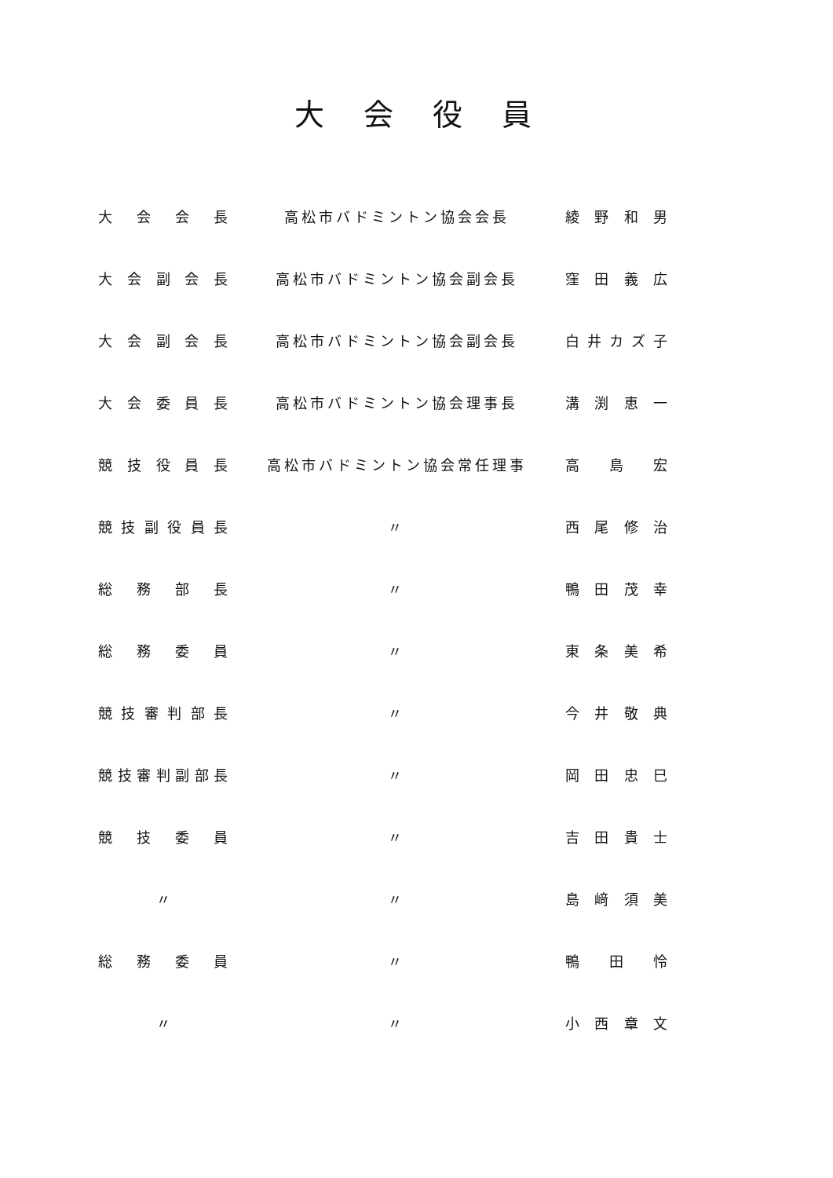大会役員
| 大 会 会 長 | 高松市バドミントン協会会長 | 綾 野 和 男 |
| 大会副会長 | 高松市バドミントン協会副会長 | 窪 田 義 広 |
| 大会副会長 | 高松市バドミントン協会副会長 | 白井カズ子 |
| 大会委員長 | 高松市バドミントン協会理事長 | 溝 渕 恵 一 |
| 競技役員長 | 高松市バドミントン協会常任理事 | 高 島 宏 |
| 競技副役員長 | 〃 | 西 尾 修 治 |
| 総 務 部 長 | 〃 | 鴨 田 茂 幸 |
| 総 務 委 員 | 〃 | 東 条 美 希 |
| 競技審判部長 | 〃 | 今 井 敬 典 |
| 競技審判副部長 | 〃 | 岡 田 忠 巳 |
| 競 技 委 員 | 〃 | 吉 田 貴 士 |
| 〃 | 〃 | 島 﨑 須 美 |
| 総 務 委 員 | 〃 | 鴨 田 怜 |
| 〃 | 〃 | 小 西 章 文 |